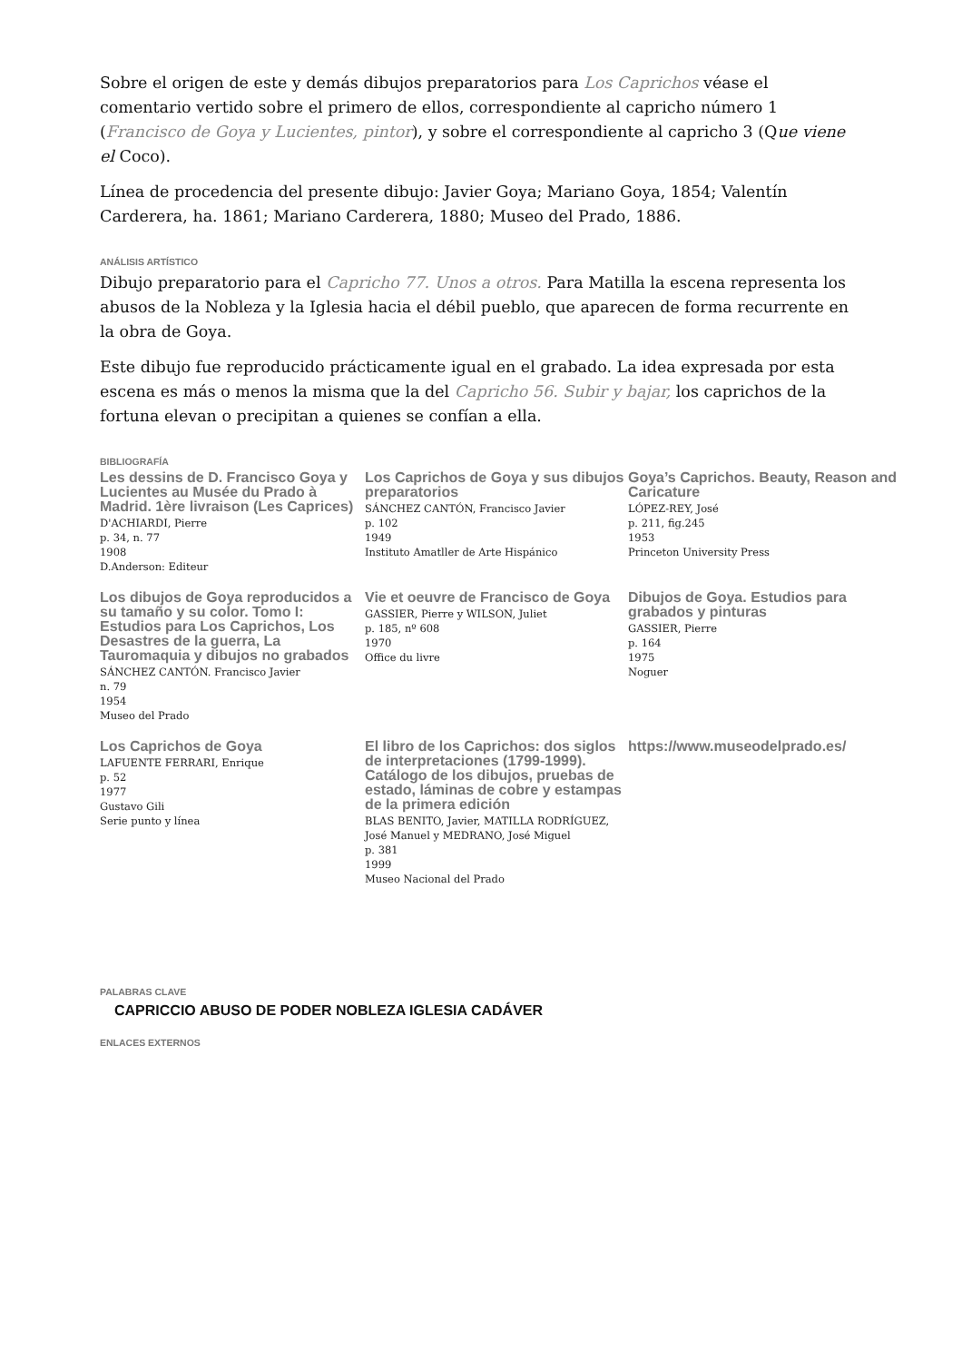Sobre el origen de este y demás dibujos preparatorios para Los Caprichos véase el comentario vertido sobre el primero de ellos, correspondiente al capricho número 1 (Francisco de Goya y Lucientes, pintor), y sobre el correspondiente al capricho 3 (Que viene el Coco).
Línea de procedencia del presente dibujo: Javier Goya; Mariano Goya, 1854; Valentín Carderera, ha. 1861; Mariano Carderera, 1880; Museo del Prado, 1886.
ANÁLISIS ARTÍSTICO
Dibujo preparatorio para el Capricho 77. Unos a otros. Para Matilla la escena representa los abusos de la Nobleza y la Iglesia hacia el débil pueblo, que aparecen de forma recurrente en la obra de Goya.
Este dibujo fue reproducido prácticamente igual en el grabado. La idea expresada por esta escena es más o menos la misma que la del Capricho 56. Subir y bajar, los caprichos de la fortuna elevan o precipitan a quienes se confían a ella.
BIBLIOGRAFÍA
Les dessins de D. Francisco Goya y Lucientes au Musée du Prado à Madrid. 1ère livraison (Les Caprices)
D'ACHIARDI, Pierre
p. 34, n. 77
1908
D.Anderson: Editeur
Los Caprichos de Goya y sus dibujos preparatorios
SÁNCHEZ CANTÓN, Francisco Javier
p. 102
1949
Instituto Amatller de Arte Hispánico
Goya’s Caprichos. Beauty, Reason and Caricature
LÓPEZ-REY, José
p. 211, fig.245
1953
Princeton University Press
Los dibujos de Goya reproducidos a su tamaño y su color. Tomo I: Estudios para Los Caprichos, Los Desastres de la guerra, La Tauromaquia y dibujos no grabados
SÁNCHEZ CANTÓN. Francisco Javier
n. 79
1954
Museo del Prado
Vie et oeuvre de Francisco de Goya
GASSIER, Pierre y WILSON, Juliet
p. 185, nº 608
1970
Office du livre
Dibujos de Goya. Estudios para grabados y pinturas
GASSIER, Pierre
p. 164
1975
Noguer
Los Caprichos de Goya
LAFUENTE FERRARI, Enrique
p. 52
1977
Gustavo Gili
Serie punto y línea
El libro de los Caprichos: dos siglos de interpretaciones (1799-1999). Catálogo de los dibujos, pruebas de estado, láminas de cobre y estampas de la primera edición
BLAS BENITO, Javier, MATILLA RODRÍGUEZ, José Manuel y MEDRANO, José Miguel
p. 381
1999
Museo Nacional del Prado
https://www.museodelprado.es/
PALABRAS CLAVE
CAPRICCIO ABUSO DE PODER NOBLEZA IGLESIA CADÁVER
ENLACES EXTERNOS